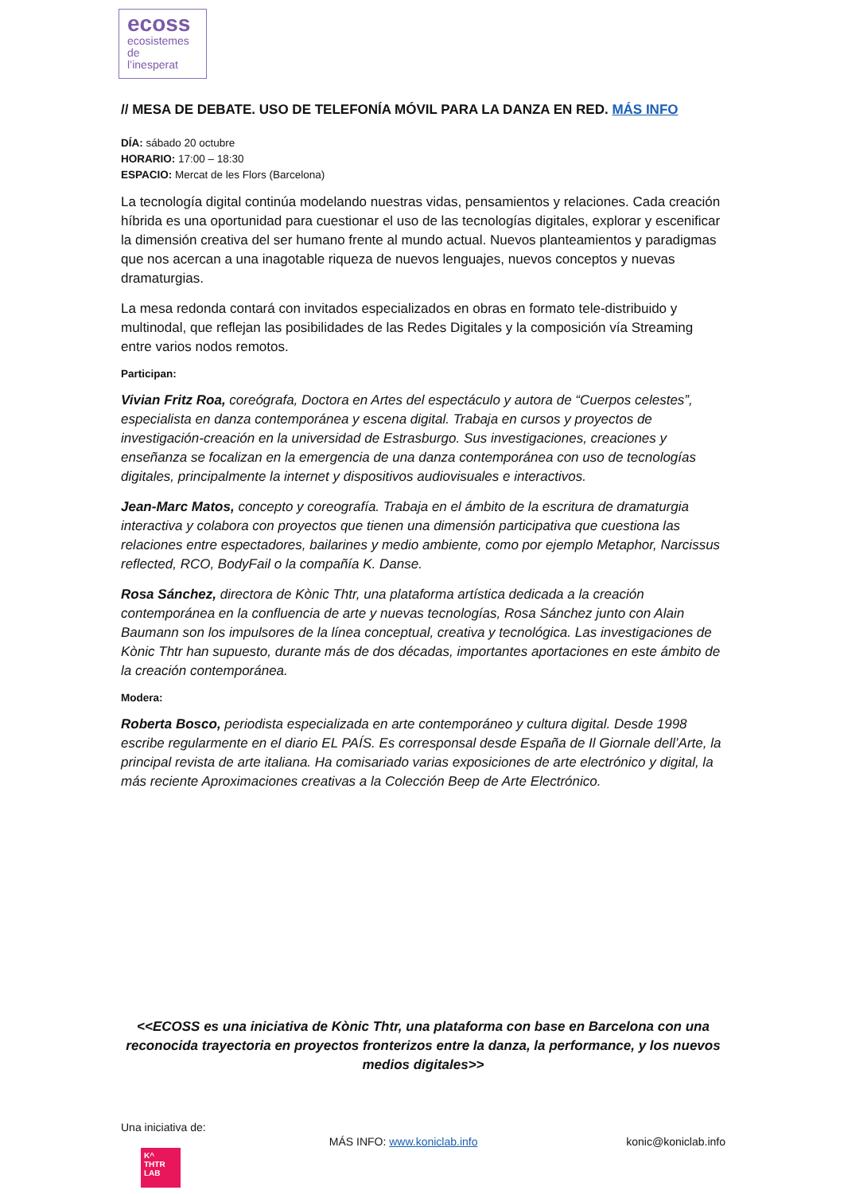ecoss
ecosistemes
de
l’inesperat
// MESA DE DEBATE. USO DE TELEFONÍA MÓVIL PARA LA DANZA EN RED. MÁS INFO
DÍA: sábado 20 octubre
HORARIO: 17:00 – 18:30
ESPACIO: Mercat de les Flors (Barcelona)
La tecnología digital continúa modelando nuestras vidas, pensamientos y relaciones. Cada creación híbrida es una oportunidad para cuestionar el uso de las tecnologías digitales, explorar y escenificar la dimensión creativa del ser humano frente al mundo actual. Nuevos planteamientos y paradigmas que nos acercan a una inagotable riqueza de nuevos lenguajes, nuevos conceptos y nuevas dramaturgias.
La mesa redonda contará con invitados especializados en obras en formato tele-distribuido y multinodal, que reflejan las posibilidades de las Redes Digitales y la composición vía Streaming entre varios nodos remotos.
Participan:
Vivian Fritz Roa, coreógrafa, Doctora en Artes del espectáculo y autora de “Cuerpos celestes”, especialista en danza contemporánea y escena digital. Trabaja en cursos y proyectos de investigación-creación en la universidad de Estrasburgo. Sus investigaciones, creaciones y enseñanza se focalizan en la emergencia de una danza contemporánea con uso de tecnologías digitales, principalmente la internet y dispositivos audiovisuales e interactivos.
Jean-Marc Matos, concepto y coreografía. Trabaja en el ámbito de la escritura de dramaturgia interactiva y colabora con proyectos que tienen una dimensión participativa que cuestiona las relaciones entre espectadores, bailarines y medio ambiente, como por ejemplo Metaphor, Narcissus reflected, RCO, BodyFail o la compañía K. Danse.
Rosa Sánchez, directora de Kònic Thtr, una plataforma artística dedicada a la creación contemporánea en la confluencia de arte y nuevas tecnologías, Rosa Sánchez junto con Alain Baumann son los impulsores de la línea conceptual, creativa y tecnológica. Las investigaciones de Kònic Thtr han supuesto, durante más de dos décadas, importantes aportaciones en este ámbito de la creación contemporánea.
Modera:
Roberta Bosco, periodista especializada en arte contemporáneo y cultura digital. Desde 1998 escribe regularmente en el diario EL PAÍS. Es corresponsal desde España de Il Giornale dell’Arte, la principal revista de arte italiana. Ha comisariado varias exposiciones de arte electrónico y digital, la más reciente Aproximaciones creativas a la Colección Beep de Arte Electrónico.
<<ECOSS es una iniciativa de Kònic Thtr, una plataforma con base en Barcelona con una reconocida trayectoria en proyectos fronterizos entre la danza, la performance, y los nuevos medios digitales>>
Una iniciativa de:
K^
THTR
LAB
MÁS INFO: www.koniclab.info konic@koniclab.info